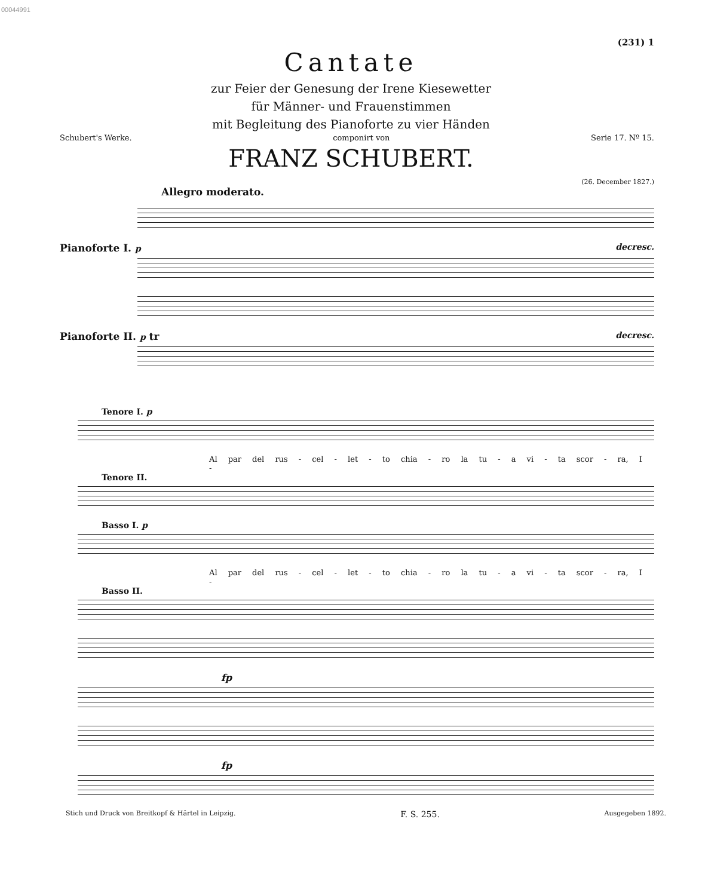00044991
(231) 1
Cantate
zur Feier der Genesung der Irene Kiesewetter
für Männer- und Frauenstimmen
mit Begleitung des Pianoforte zu vier Händen
Schubert's Werke. componirt von Serie 17. Nº 15.
FRANZ SCHUBERT.
(26. December 1827.)
Allegro moderato.
Pianoforte I. p decresc.
Pianoforte II. p tr decresc.
Tenore I. p
Al par del rus - cel - let - to chia - ro la tu - a vi - ta scor - ra, I -
Tenore II.
Basso I. p
Al par del rus - cel - let - to chia - ro la tu - a vi - ta scor - ra, I -
Basso II.
fp
fp
Stich und Druck von Breitkopf & Härtel in Leipzig. F. S. 255. Ausgegeben 1892.